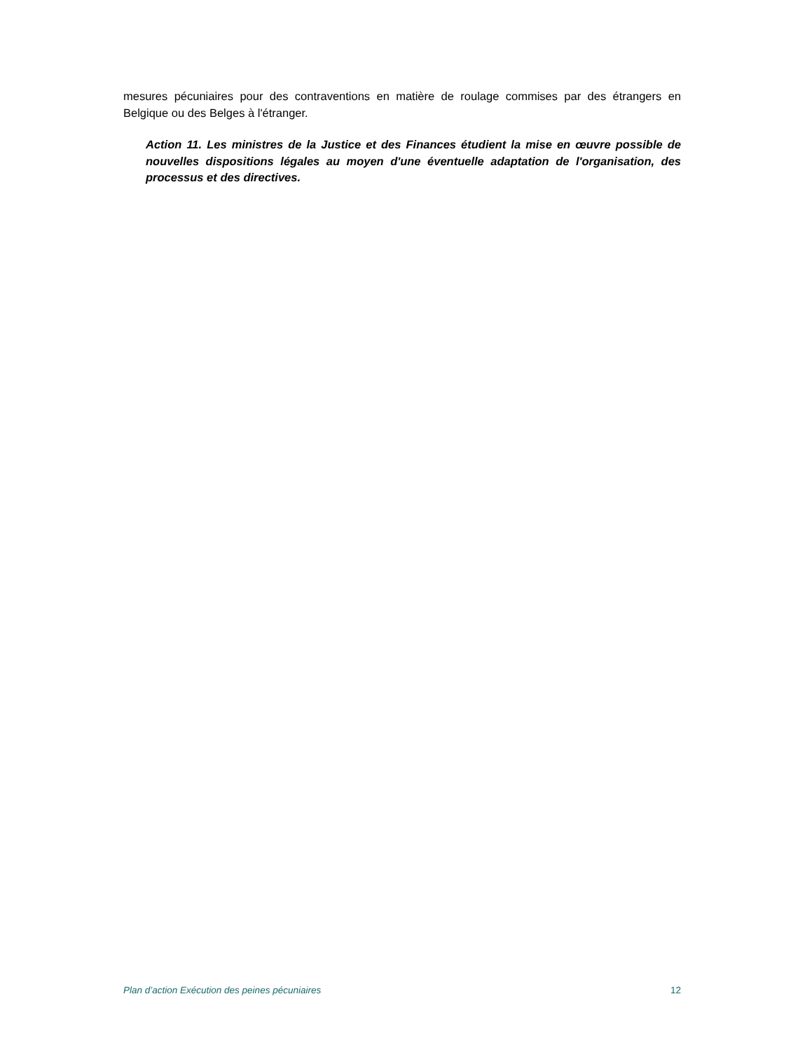mesures pécuniaires pour des contraventions en matière de roulage commises par des étrangers en Belgique ou des Belges à l'étranger.
Action 11. Les ministres de la Justice et des Finances étudient la mise en œuvre possible de nouvelles dispositions légales au moyen d'une éventuelle adaptation de l'organisation, des processus et des directives.
Plan d’action Exécution des peines pécuniaires 12